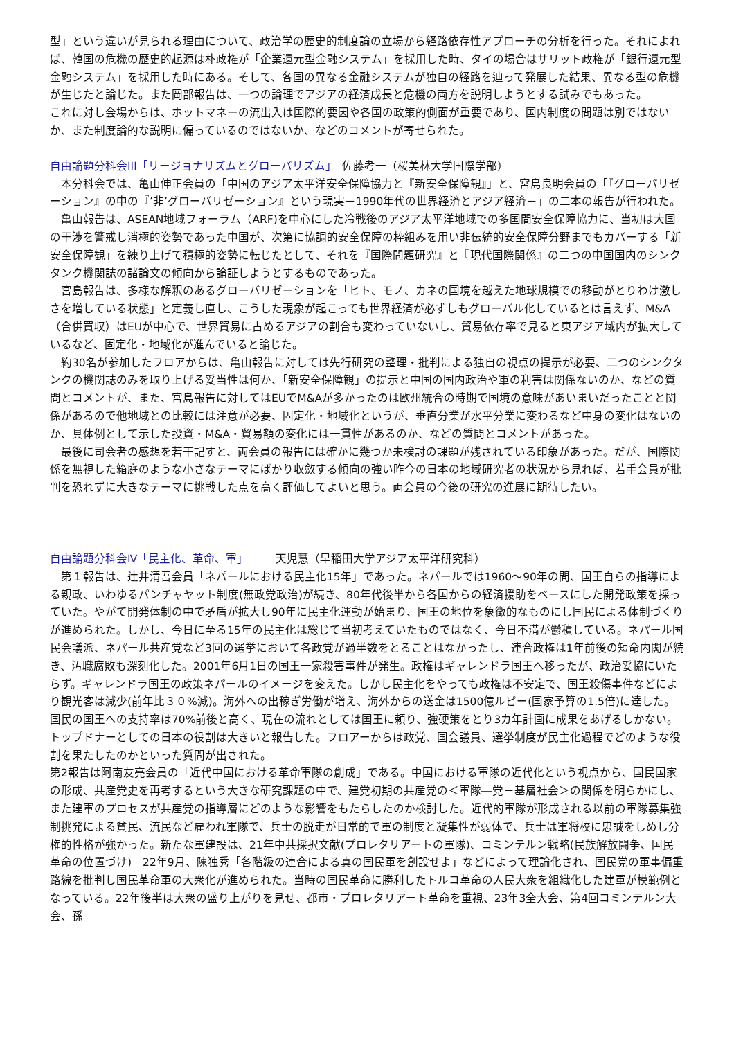型」という違いが見られる理由について、政治学の歴史的制度論の立場から経路依存性アプローチの分析を行った。それによれば、韓国の危機の歴史的起源は朴政権が「企業還元型金融システム」を採用した時、タイの場合はサリット政権が「銀行還元型金融システム」を採用した時にある。そして、各国の異なる金融システムが独自の経路を辿って発展した結果、異なる型の危機が生じたと論じた。また岡部報告は、一つの論理でアジアの経済成長と危機の両方を説明しようとする試みでもあった。
これに対し会場からは、ホットマネーの流出入は国際的要因や各国の政策的側面が重要であり、国内制度の問題は別ではないか、また制度論的な説明に偏っているのではないか、などのコメントが寄せられた。
自由論題分科会III「リージョナリズムとグローバリズム」　佐藤考一（桜美林大学国際学部）
　本分科会では、亀山伸正会員の「中国のアジア太平洋安全保障協力と『新安全保障観』」と、宮島良明会員の「『グローバリゼーション』の中の『’非’グローバリゼーション』という現実－1990年代の世界経済とアジア経済－」の二本の報告が行われた。
　亀山報告は、ASEAN地域フォーラム（ARF)を中心にした冷戦後のアジア太平洋地域での多国間安全保障協力に、当初は大国の干渉を警戒し消極的姿勢であった中国が、次第に協調的安全保障の枠組みを用い非伝統的安全保障分野までもカバーする「新安全保障観」を練り上げて積極的姿勢に転じたとして、それを『国際問題研究』と『現代国際関係』の二つの中国国内のシンクタンク機関誌の諸論文の傾向から論証しようとするものであった。
　宮島報告は、多様な解釈のあるグローバリゼーションを「ヒト、モノ、カネの国境を越えた地球規模での移動がとりわけ激しさを増している状態」と定義し直し、こうした現象が起こっても世界経済が必ずしもグローバル化しているとは言えず、M&A（合併買収）はEUが中心で、世界貿易に占めるアジアの割合も変わっていないし、貿易依存率で見ると東アジア域内が拡大しているなど、固定化・地域化が進んでいると論じた。
　約30名が参加したフロアからは、亀山報告に対しては先行研究の整理・批判による独自の視点の提示が必要、二つのシンクタンクの機関誌のみを取り上げる妥当性は何か、「新安全保障観」の提示と中国の国内政治や軍の利害は関係ないのか、などの質問とコメントが、また、宮島報告に対してはEUでM&Aが多かったのは欧州統合の時期で国境の意味があいまいだったことと関係があるので他地域との比較には注意が必要、固定化・地域化というが、垂直分業が水平分業に変わるなど中身の変化はないのか、具体例として示した投資・M&A・貿易額の変化には一貫性があるのか、などの質問とコメントがあった。
　最後に司会者の感想を若干記すと、両会員の報告には確かに幾つか未検討の課題が残されている印象があった。だが、国際関係を無視した箱庭のような小さなテーマにばかり収斂する傾向の強い昨今の日本の地域研究者の状況から見れば、若手会員が批判を恐れずに大きなテーマに挑戦した点を高く評価してよいと思う。両会員の今後の研究の進展に期待したい。
自由論題分科会Ⅳ「民主化、革命、軍」　　　天児慧（早稲田大学アジア太平洋研究科）
　第１報告は、辻井清吾会員「ネパールにおける民主化15年」であった。ネパールでは1960～90年の間、国王自らの指導による親政、いわゆるパンチャヤット制度(無政党政治)が続き、80年代後半から各国からの経済援助をベースにした開発政策を採っていた。やがて開発体制の中で矛盾が拡大し90年に民主化運動が始まり、国王の地位を象徴的なものにし国民による体制づくりが進められた。しかし、今日に至る15年の民主化は総じて当初考えていたものではなく、今日不満が鬱積している。ネパール国民会議派、ネパール共産党など3回の選挙において各政党が過半数をとることはなかったし、連合政権は1年前後の短命内閣が続き、汚職腐敗も深刻化した。2001年6月1日の国王一家殺害事件が発生。政権はギャレンドラ国王へ移ったが、政治妥協にいたらず。ギャレンドラ国王の政策ネパールのイメージを変えた。しかし民主化をやっても政権は不安定で、国王殺傷事件などにより観光客は減少(前年比３０%減)。海外への出稼ぎ労働が増え、海外からの送金は1500億ルピー(国家予算の1.5倍)に達した。国民の国王への支持率は70%前後と高く、現在の流れとしては国王に頼り、強硬策をとり3カ年計画に成果をあげるしかない。トップドナーとしての日本の役割は大きいと報告した。フロアーからは政党、国会議員、選挙制度が民主化過程でどのような役割を果たしたのかといった質問が出された。
第2報告は阿南友亮会員の「近代中国における革命軍隊の創成」である。中国における軍隊の近代化という視点から、国民国家の形成、共産党史を再考するという大きな研究課題の中で、建党初期の共産党の＜軍隊―党－基層社会＞の関係を明らかにし、また建軍のプロセスが共産党の指導層にどのような影響をもたらしたのか検討した。近代的軍隊が形成される以前の軍隊募集強制挑発による貧民、流民など雇われ軍隊で、兵士の脱走が日常的で軍の制度と凝集性が弱体で、兵士は軍将校に忠誠をしめし分権的性格が強かった。新たな軍建設は、21年中共採択文献(プロレタリアートの軍隊)、コミンテルン戦略(民族解放闘争、国民革命の位置づけ)　22年9月、陳独秀「各階級の連合による真の国民軍を創設せよ」などによって理論化され、国民党の軍事偏重路線を批判し国民革命軍の大衆化が進められた。当時の国民革命に勝利したトルコ革命の人民大衆を組織化した建軍が模範例となっている。22年後半は大衆の盛り上がりを見せ、都市・プロレタリアート革命を重視、23年3全大会、第4回コミンテルン大会、孫